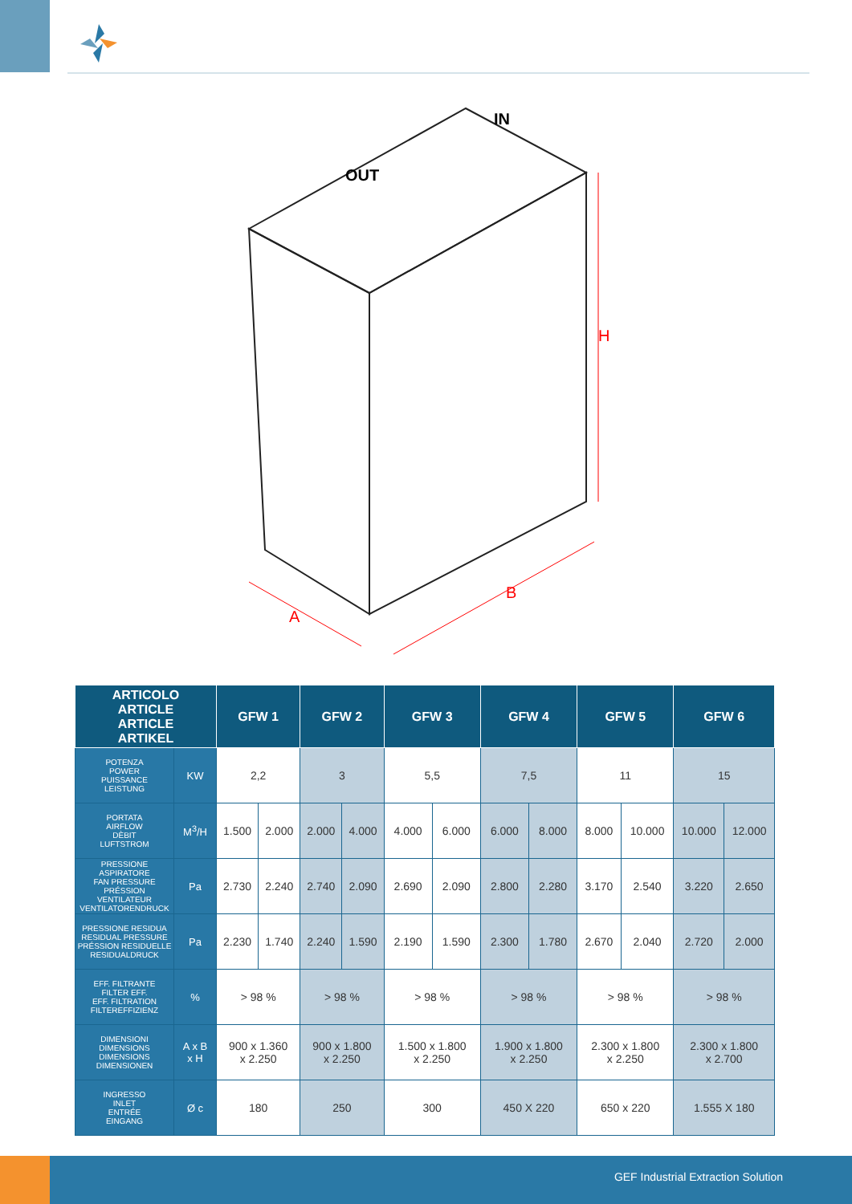OUT
IN
H
A
B
| ARTICOLO ARTICLE ARTICLE ARTIKEL | | GFW 1 | | GFW 2 | | GFW 3 | | GFW 4 | | GFW 5 | | GFW 6 | |
| --- | --- | --- | --- | --- | --- | --- | --- | --- | --- | --- | --- | --- | --- |
| POTENZA POWER PUISSANCE LEISTUNG | KW | 2,2 | | 3 | | 5,5 | | 7,5 | | 11 | | 15 | |
| PORTATA AIRFLOW DÈBIT LUFTSTROM | M<sup>3</sup>/H | 1.500 | 2.000 | 2.000 | 4.000 | 4.000 | 6.000 | 6.000 | 8.000 | 8.000 | 10.000 | 10.000 | 12.000 |
| PRESSIONE ASPIRATORE FAN PRESSURE PRÉSSION VENTILATEUR VENTILATORENDRUCK | Pa | 2.730 | 2.240 | 2.740 | 2.090 | 2.690 | 2.090 | 2.800 | 2.280 | 3.170 | 2.540 | 3.220 | 2.650 |
| PRESSIONE RESIDUA RESIDUAL PRESSURE PRÉSSION RESIDUELLE RESIDUALDRUCK | Pa | 2.230 | 1.740 | 2.240 | 1.590 | 2.190 | 1.590 | 2.300 | 1.780 | 2.670 | 2.040 | 2.720 | 2.000 |
| EFF. FILTRANTE FILTER EFF. EFF. FILTRATION FILTEREFFIZIENZ | % | > 98 % | | > 98 % | | > 98 % | | > 98 % | | > 98 % | | > 98 % | |
| DIMENSIONI DIMENSIONS DIMENSIONS DIMENSIONEN | A x B x H | 900 x 1.360 x 2.250 | | 900 x 1.800 x 2.250 | | 1.500 x 1.800 x 2.250 | | 1.900 x 1.800 x 2.250 | | 2.300 x 1.800 x 2.250 | | 2.300 x 1.800 x 2.700 | |
| INGRESSO INLET ENTRÉE EINGANG | Ø c | 180 | | 250 | | 300 | | 450 X 220 | | 650 x 220 | | 1.555 X 180 | |
GEF Industrial Extraction Solution